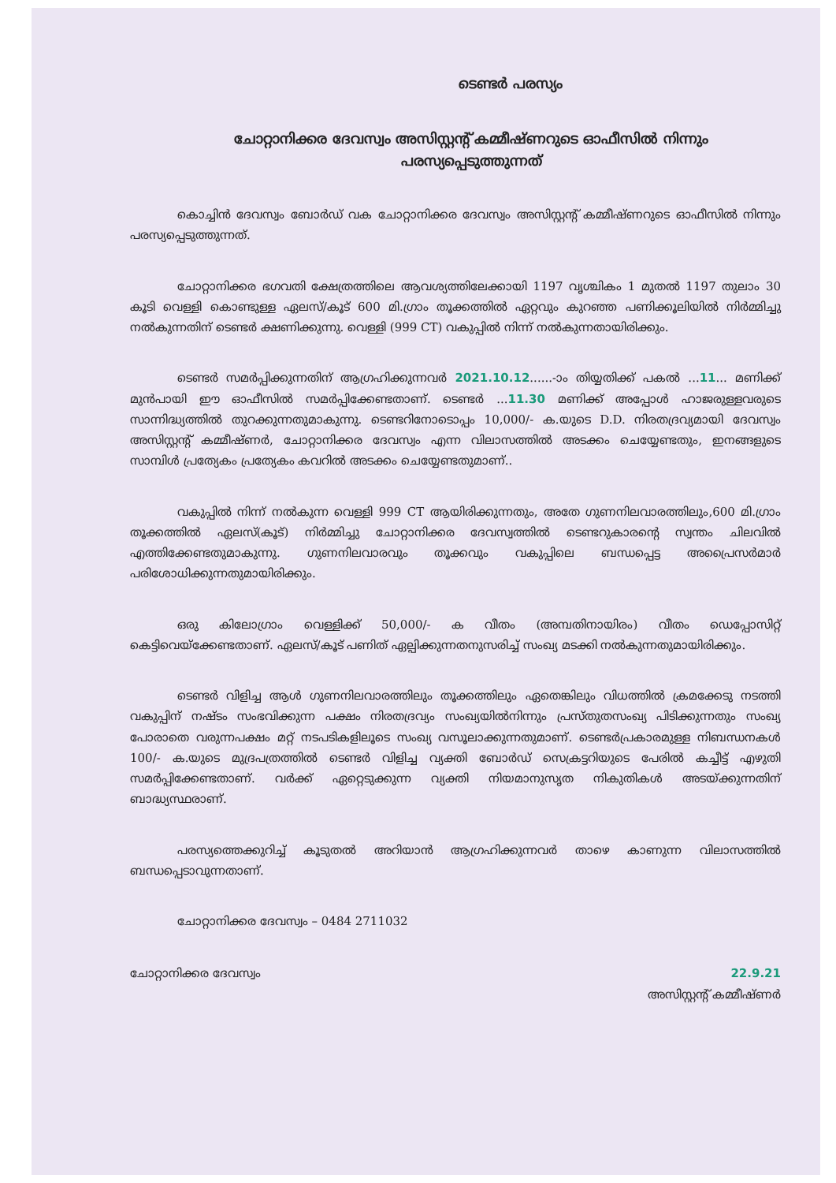ടെണ്ടർ പരസ്യം
ചോറ്റാനിക്കര ദേവസ്വം അസിസ്റ്റന്റ് കമ്മീഷ്ണറുടെ ഓഫീസിൽ നിന്നും
പരസ്യപ്പെടുത്തുന്നത്
കൊച്ചിൻ ദേവസ്വം ബോർഡ് വക ചോറ്റാനിക്കര ദേവസ്വം അസിസ്റ്റന്റ് കമ്മീഷ്ണറുടെ ഓഫീസിൽ നിന്നും പരസ്യപ്പെടുത്തുന്നത്.
ചോറ്റാനിക്കര ഭഗവതി ക്ഷേത്രത്തിലെ ആവശ്യത്തിലേക്കായി 1197 വൃശ്ചികം 1 മുതൽ 1197 തുലാം 30 കൂടി വെള്ളി കൊണ്ടുള്ള ഏലസ്/കൂട് 600 മി.ഗ്രാം തൂക്കത്തിൽ ഏറ്റവും കുറഞ്ഞ പണിക്കൂലിയിൽ നിർമ്മിച്ചു നൽകുന്നതിന് ടെണ്ടർ ക്ഷണിക്കുന്നു. വെള്ളി (999 CT) വകുപ്പിൽ നിന്ന് നൽകുന്നതായിരിക്കും.
ടെണ്ടർ സമർപ്പിക്കുന്നതിന് ആഗ്രഹിക്കുന്നവർ 2021.10.12......-ാം തിയ്യതിക്ക് പകൽ ...11... മണിക്ക് മുൻപായി ഈ ഓഫീസിൽ സമർപ്പിക്കേണ്ടതാണ്. ടെണ്ടർ ...11.30 മണിക്ക് അപ്പോൾ ഹാജരുള്ളവരുടെ സാന്നിദ്ധ്യത്തിൽ തുറക്കുന്നതുമാകുന്നു. ടെണ്ടറിനോടൊപ്പം 10,000/- ക.യുടെ D.D. നിരതദ്രവ്യമായി ദേവസ്വം അസിസ്റ്റന്റ് കമ്മീഷ്ണർ, ചോറ്റാനിക്കര ദേവസ്വം എന്ന വിലാസത്തിൽ അടക്കം ചെയ്യേണ്ടതും, ഇനങ്ങളുടെ സാമ്പിൾ പ്രത്യേകം പ്രത്യേകം കവറിൽ അടക്കം ചെയ്യേണ്ടതുമാണ്..
വകുപ്പിൽ നിന്ന് നൽകുന്ന വെള്ളി 999 CT ആയിരിക്കുന്നതും, അതേ ഗുണനിലവാരത്തിലും,600 മി.ഗ്രാം തൂക്കത്തിൽ ഏലസ്(കൂട്) നിർമ്മിച്ചു ചോറ്റാനിക്കര ദേവസ്വത്തിൽ ടെണ്ടറുകാരന്റെ സ്വന്തം ചിലവിൽ എത്തിക്കേണ്ടതുമാകുന്നു. ഗുണനിലവാരവും തൂക്കവും വകുപ്പിലെ ബന്ധപ്പെട്ട അപ്രൈസർമാർ പരിശോധിക്കുന്നതുമായിരിക്കും.
ഒരു കിലോഗ്രാം വെള്ളിക്ക് 50,000/- ക വീതം (അമ്പതിനായിരം) വീതം ഡെപ്പോസിറ്റ് കെട്ടിവെയ്ക്കേണ്ടതാണ്. ഏലസ്/കൂട് പണിത് ഏല്പിക്കുന്നതനുസരിച്ച് സംഖ്യ മടക്കി നൽകുന്നതുമായിരിക്കും.
ടെണ്ടർ വിളിച്ച ആൾ ഗുണനിലവാരത്തിലും തൂക്കത്തിലും ഏതെങ്കിലും വിധത്തിൽ ക്രമക്കേടു നടത്തി വകുപ്പിന് നഷ്ടം സംഭവിക്കുന്ന പക്ഷം നിരതദ്രവ്യം സംഖ്യയിൽനിന്നും പ്രസ്തുതസംഖ്യ പിടിക്കുന്നതും സംഖ്യ പോരാതെ വരുന്നപക്ഷം മറ്റ് നടപടികളിലൂടെ സംഖ്യ വസൂലാക്കുന്നതുമാണ്. ടെണ്ടർപ്രകാരമുള്ള നിബന്ധനകൾ 100/- ക.യുടെ മുദ്രപത്രത്തിൽ ടെണ്ടർ വിളിച്ച വ്യക്തി ബോർഡ് സെക്രട്ടറിയുടെ പേരിൽ കച്ചീട്ട് എഴുതി സമർപ്പിക്കേണ്ടതാണ്. വർക്ക് ഏറ്റെടുക്കുന്ന വ്യക്തി നിയമാനുസൃത നികുതികൾ അടയ്ക്കുന്നതിന് ബാദ്ധ്യസ്ഥരാണ്.
പരസ്യത്തെക്കുറിച്ച് കൂടുതൽ അറിയാൻ ആഗ്രഹിക്കുന്നവർ താഴെ കാണുന്ന വിലാസത്തിൽ ബന്ധപ്പെടാവുന്നതാണ്.
ചോറ്റാനിക്കര ദേവസ്വം – 0484 2711032
ചോറ്റാനിക്കര ദേവസ്വം 22.9.21
അസിസ്റ്റന്റ് കമ്മീഷ്ണർ